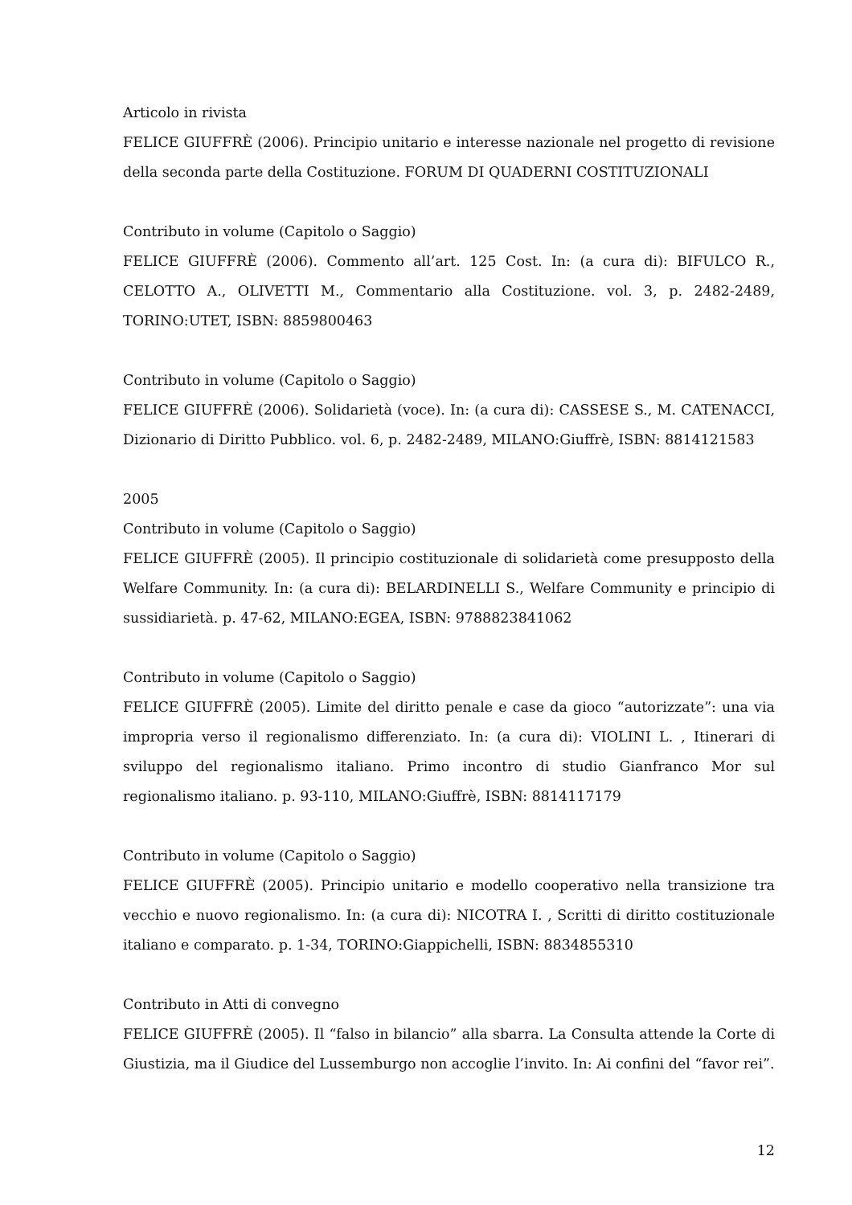Articolo in rivista
FELICE GIUFFRÈ (2006). Principio unitario e interesse nazionale nel progetto di revisione della seconda parte della Costituzione. FORUM DI QUADERNI COSTITUZIONALI
Contributo in volume (Capitolo o Saggio)
FELICE GIUFFRÈ (2006). Commento all’art. 125 Cost. In: (a cura di): BIFULCO R., CELOTTO A., OLIVETTI M., Commentario alla Costituzione. vol. 3, p. 2482-2489, TORINO:UTET, ISBN: 8859800463
Contributo in volume (Capitolo o Saggio)
FELICE GIUFFRÈ (2006). Solidarietà (voce). In: (a cura di): CASSESE S., M. CATENACCI, Dizionario di Diritto Pubblico. vol. 6, p. 2482-2489, MILANO:Giuffrè, ISBN: 8814121583
2005
Contributo in volume (Capitolo o Saggio)
FELICE GIUFFRÈ (2005). Il principio costituzionale di solidarietà come presupposto della Welfare Community. In: (a cura di): BELARDINELLI S., Welfare Community e principio di sussidiarietà. p. 47-62, MILANO:EGEA, ISBN: 9788823841062
Contributo in volume (Capitolo o Saggio)
FELICE GIUFFRÈ (2005). Limite del diritto penale e case da gioco “autorizzate”: una via impropria verso il regionalismo differenziato. In: (a cura di): VIOLINI L. , Itinerari di sviluppo del regionalismo italiano. Primo incontro di studio Gianfranco Mor sul regionalismo italiano. p. 93-110, MILANO:Giuffrè, ISBN: 8814117179
Contributo in volume (Capitolo o Saggio)
FELICE GIUFFRÈ (2005). Principio unitario e modello cooperativo nella transizione tra vecchio e nuovo regionalismo. In: (a cura di): NICOTRA I. , Scritti di diritto costituzionale italiano e comparato. p. 1-34, TORINO:Giappichelli, ISBN: 8834855310
Contributo in Atti di convegno
FELICE GIUFFRÈ (2005). Il “falso in bilancio” alla sbarra. La Consulta attende la Corte di Giustizia, ma il Giudice del Lussemburgo non accoglie l’invito. In: Ai confini del “favor rei”.
12